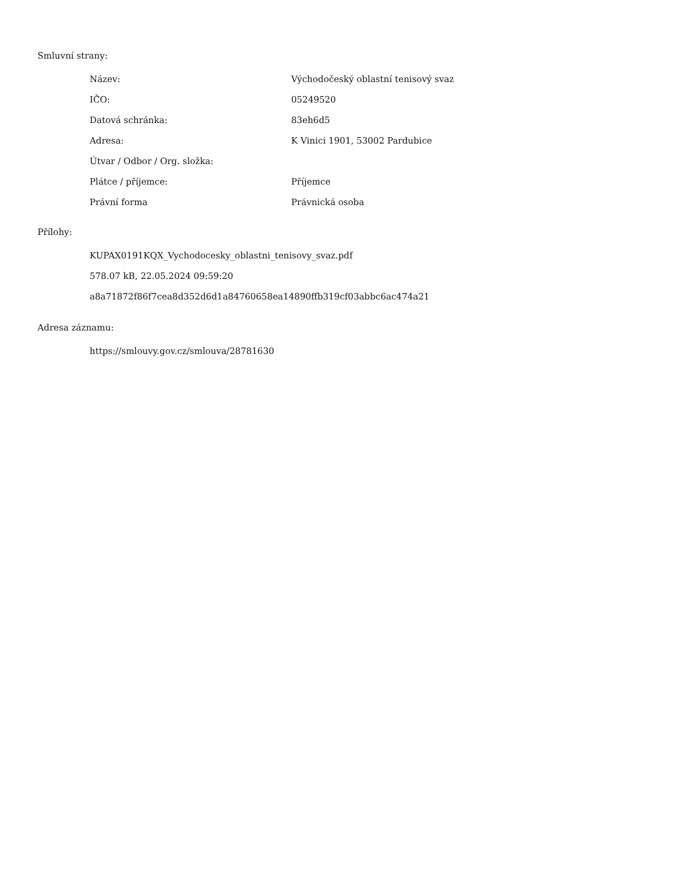Smluvní strany:
| Název: | Východočeský oblastní tenisový svaz |
| IČO: | 05249520 |
| Datová schránka: | 83eh6d5 |
| Adresa: | K Vinici 1901, 53002 Pardubice |
| Útvar / Odbor / Org. složka: | |
| Plátce / příjemce: | Příjemce |
| Právní forma | Právnická osoba |
Přílohy:
KUPAX0191KQX_Vychodocesky_oblastni_tenisovy_svaz.pdf
578.07 kB, 22.05.2024 09:59:20
a8a71872f86f7cea8d352d6d1a84760658ea14890ffb319cf03abbc6ac474a21
Adresa záznamu:
https://smlouvy.gov.cz/smlouva/28781630